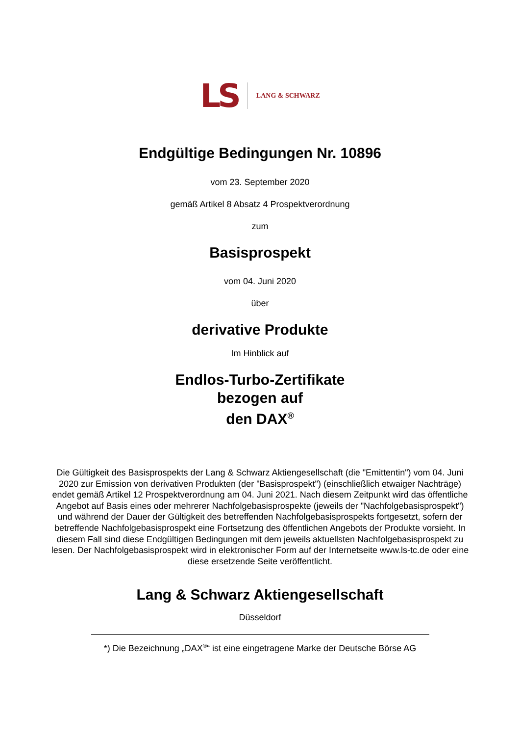LS LANG & SCHWARZ
Endgültige Bedingungen Nr. 10896
vom 23. September 2020
gemäß Artikel 8 Absatz 4 Prospektverordnung
zum
Basisprospekt
vom 04. Juni 2020
über
derivative Produkte
Im Hinblick auf
Endlos-Turbo-Zertifikate
bezogen auf
den DAX<sup>®</sup>
Die Gültigkeit des Basisprospekts der Lang & Schwarz Aktiengesellschaft (die "Emittentin") vom 04. Juni 2020 zur Emission von derivativen Produkten (der "Basisprospekt") (einschließlich etwaiger Nachträge) endet gemäß Artikel 12 Prospektverordnung am 04. Juni 2021. Nach diesem Zeitpunkt wird das öffentliche Angebot auf Basis eines oder mehrerer Nachfolgebasisprospekte (jeweils der "Nachfolgebasisprospekt") und während der Dauer der Gültigkeit des betreffenden Nachfolgebasisprospekts fortgesetzt, sofern der betreffende Nachfolgebasisprospekt eine Fortsetzung des öffentlichen Angebots der Produkte vorsieht. In diesem Fall sind diese Endgültigen Bedingungen mit dem jeweils aktuellsten Nachfolgebasisprospekt zu lesen. Der Nachfolgebasisprospekt wird in elektronischer Form auf der Internetseite www.ls-tc.de oder eine diese ersetzende Seite veröffentlicht.
Lang & Schwarz Aktiengesellschaft
Düsseldorf
*) Die Bezeichnung „DAX<sup>®</sup>“ ist eine eingetragene Marke der Deutsche Börse AG